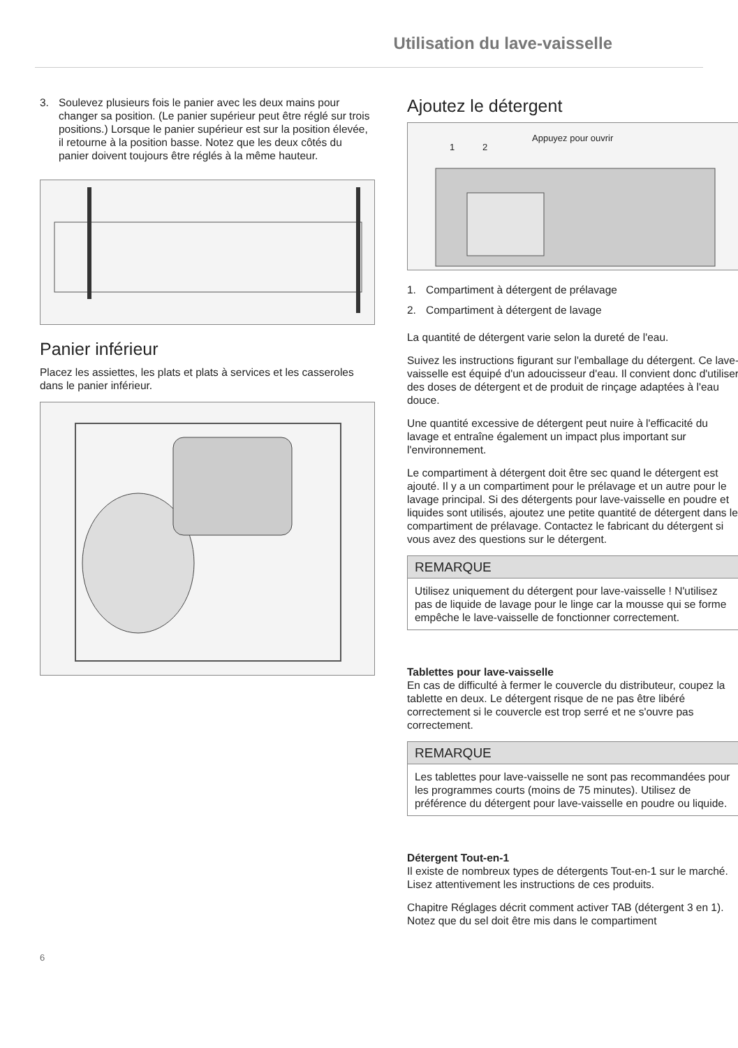Utilisation du lave-vaisselle
3. Soulevez plusieurs fois le panier avec les deux mains pour changer sa position. (Le panier supérieur peut être réglé sur trois positions.) Lorsque le panier supérieur est sur la position élevée, il retourne à la position basse. Notez que les deux côtés du panier doivent toujours être réglés à la même hauteur.
Panier inférieur
Placez les assiettes, les plats et plats à services et les casseroles dans le panier inférieur.
Ajoutez le détergent
Appuyez pour ouvrir
1 2
1. Compartiment à détergent de prélavage
2. Compartiment à détergent de lavage
La quantité de détergent varie selon la dureté de l'eau.
Suivez les instructions figurant sur l'emballage du détergent. Ce lave-vaisselle est équipé d'un adoucisseur d'eau. Il convient donc d'utiliser des doses de détergent et de produit de rinçage adaptées à l'eau douce.
Une quantité excessive de détergent peut nuire à l'efficacité du lavage et entraîne également un impact plus important sur l'environnement.
Le compartiment à détergent doit être sec quand le détergent est ajouté. Il y a un compartiment pour le prélavage et un autre pour le lavage principal. Si des détergents pour lave-vaisselle en poudre et liquides sont utilisés, ajoutez une petite quantité de détergent dans le compartiment de prélavage. Contactez le fabricant du détergent si vous avez des questions sur le détergent.
REMARQUE
Utilisez uniquement du détergent pour lave-vaisselle ! N'utilisez pas de liquide de lavage pour le linge car la mousse qui se forme empêche le lave-vaisselle de fonctionner correctement.
Tablettes pour lave-vaisselle
En cas de difficulté à fermer le couvercle du distributeur, coupez la tablette en deux. Le détergent risque de ne pas être libéré correctement si le couvercle est trop serré et ne s'ouvre pas correctement.
REMARQUE
Les tablettes pour lave-vaisselle ne sont pas recommandées pour les programmes courts (moins de 75 minutes). Utilisez de préférence du détergent pour lave-vaisselle en poudre ou liquide.
Détergent Tout-en-1
Il existe de nombreux types de détergents Tout-en-1 sur le marché. Lisez attentivement les instructions de ces produits.
Chapitre Réglages décrit comment activer TAB (détergent 3 en 1). Notez que du sel doit être mis dans le compartiment
6